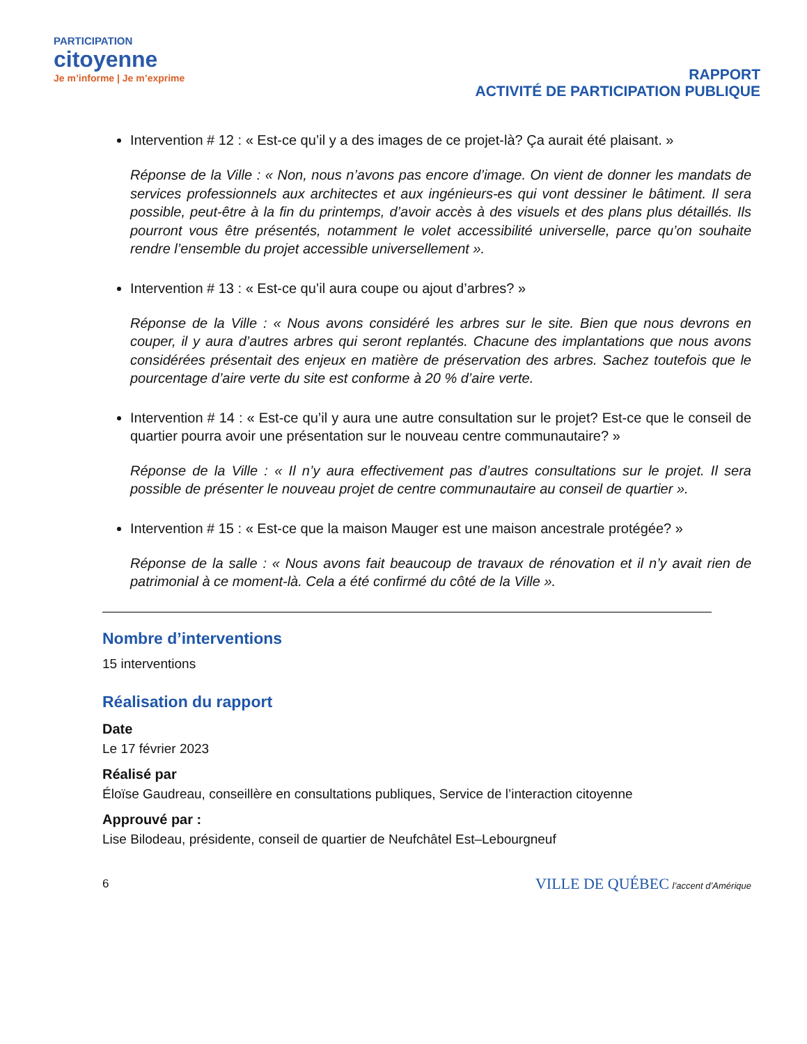PARTICIPATION
citoyenne
Je m’informe | Je m’exprime
RAPPORT
ACTIVITÉ DE PARTICIPATION PUBLIQUE
Intervention # 12 : « Est-ce qu’il y a des images de ce projet-là? Ça aurait été plaisant. »
Réponse de la Ville : « Non, nous n’avons pas encore d’image. On vient de donner les mandats de services professionnels aux architectes et aux ingénieurs-es qui vont dessiner le bâtiment. Il sera possible, peut-être à la fin du printemps, d’avoir accès à des visuels et des plans plus détaillés. Ils pourront vous être présentés, notamment le volet accessibilité universelle, parce qu’on souhaite rendre l’ensemble du projet accessible universellement ».
Intervention # 13 : « Est-ce qu’il aura coupe ou ajout d’arbres? »
Réponse de la Ville : « Nous avons considéré les arbres sur le site. Bien que nous devrons en couper, il y aura d’autres arbres qui seront replantés. Chacune des implantations que nous avons considérées présentait des enjeux en matière de préservation des arbres. Sachez toutefois que le pourcentage d’aire verte du site est conforme à 20 % d’aire verte.
Intervention # 14 : « Est-ce qu’il y aura une autre consultation sur le projet? Est-ce que le conseil de quartier pourra avoir une présentation sur le nouveau centre communautaire? »
Réponse de la Ville : « Il n’y aura effectivement pas d’autres consultations sur le projet. Il sera possible de présenter le nouveau projet de centre communautaire au conseil de quartier ».
Intervention # 15 : « Est-ce que la maison Mauger est une maison ancestrale protégée? »
Réponse de la salle : « Nous avons fait beaucoup de travaux de rénovation et il n’y avait rien de patrimonial à ce moment-là. Cela a été confirmé du côté de la Ville ».
Nombre d’interventions
15 interventions
Réalisation du rapport
Date
Le 17 février 2023
Réalisé par
Éloïse Gaudreau, conseillère en consultations publiques, Service de l’interaction citoyenne
Approuvé par :
Lise Bilodeau, présidente, conseil de quartier de Neufchâtel Est–Lebourgneuf
6 VILLE DE QUÉBEC l’accent d’Amérique